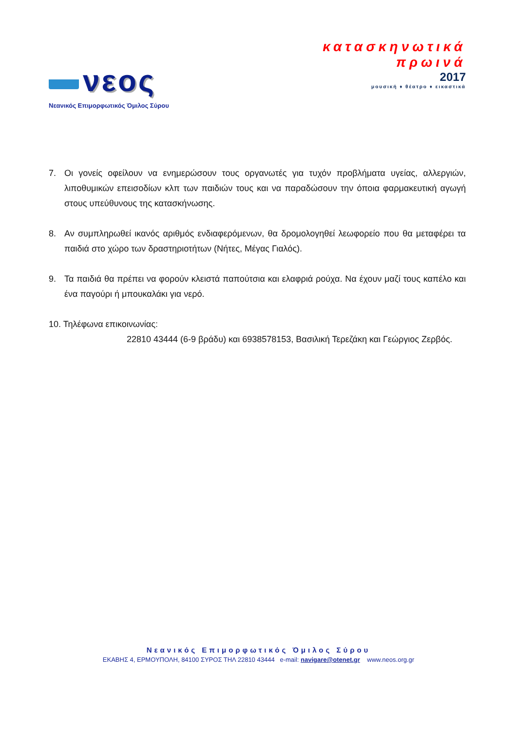νεος
Νεανικός Επιμορφωτικός Όμιλος Σύρου
κατασκηνωτικά
πρωινά
2017
μουσική ♦ θέατρο ♦ εικαστικά
7. Οι γονείς οφείλουν να ενημερώσουν τους οργανωτές για τυχόν προβλήματα υγείας, αλλεργιών, λιποθυμικών επεισοδίων κλπ των παιδιών τους και να παραδώσουν την όποια φαρμακευτική αγωγή στους υπεύθυνους της κατασκήνωσης.
8. Αν συμπληρωθεί ικανός αριθμός ενδιαφερόμενων, θα δρομολογηθεί λεωφορείο που θα μεταφέρει τα παιδιά στο χώρο των δραστηριοτήτων (Νήτες, Μέγας Γιαλός).
9. Τα παιδιά θα πρέπει να φορούν κλειστά παπούτσια και ελαφριά ρούχα. Να έχουν μαζί τους καπέλο και ένα παγούρι ή μπουκαλάκι για νερό.
10. Τηλέφωνα επικοινωνίας:
22810 43444 (6-9 βράδυ) και 6938578153, Βασιλική Τερεζάκη και Γεώργιος Ζερβός.
Νεανικός Επιμορφωτικός Όμιλος Σύρου
ΕΚΑΒΗΣ 4, ΕΡΜΟΥΠΟΛΗ, 84100 ΣΥΡΟΣ ΤΗΛ 22810 43444 e-mail: navigare@otenet.gr www.neos.org.gr